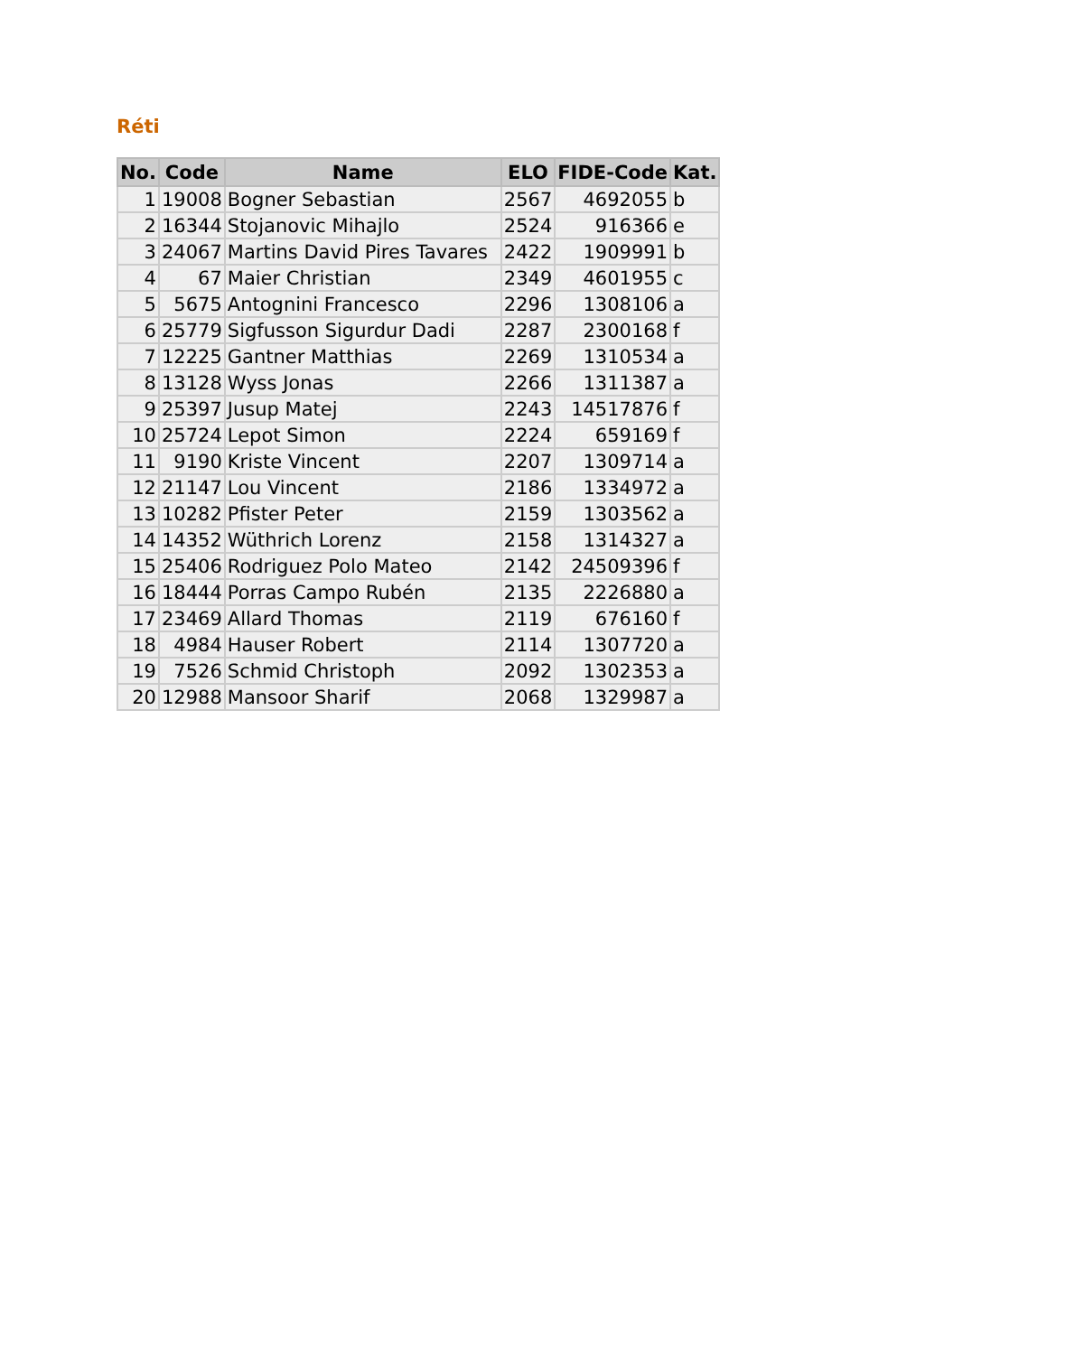Réti
| No. | Code | Name | ELO | FIDE-Code | Kat. |
| --- | --- | --- | --- | --- | --- |
| 1 | 19008 | Bogner Sebastian | 2567 | 4692055 | b |
| 2 | 16344 | Stojanovic Mihajlo | 2524 | 916366 | e |
| 3 | 24067 | Martins David Pires Tavares | 2422 | 1909991 | b |
| 4 | 67 | Maier Christian | 2349 | 4601955 | c |
| 5 | 5675 | Antognini Francesco | 2296 | 1308106 | a |
| 6 | 25779 | Sigfusson Sigurdur Dadi | 2287 | 2300168 | f |
| 7 | 12225 | Gantner Matthias | 2269 | 1310534 | a |
| 8 | 13128 | Wyss Jonas | 2266 | 1311387 | a |
| 9 | 25397 | Jusup Matej | 2243 | 14517876 | f |
| 10 | 25724 | Lepot Simon | 2224 | 659169 | f |
| 11 | 9190 | Kriste Vincent | 2207 | 1309714 | a |
| 12 | 21147 | Lou Vincent | 2186 | 1334972 | a |
| 13 | 10282 | Pfister Peter | 2159 | 1303562 | a |
| 14 | 14352 | Wüthrich Lorenz | 2158 | 1314327 | a |
| 15 | 25406 | Rodriguez Polo Mateo | 2142 | 24509396 | f |
| 16 | 18444 | Porras Campo Rubén | 2135 | 2226880 | a |
| 17 | 23469 | Allard Thomas | 2119 | 676160 | f |
| 18 | 4984 | Hauser Robert | 2114 | 1307720 | a |
| 19 | 7526 | Schmid Christoph | 2092 | 1302353 | a |
| 20 | 12988 | Mansoor Sharif | 2068 | 1329987 | a |